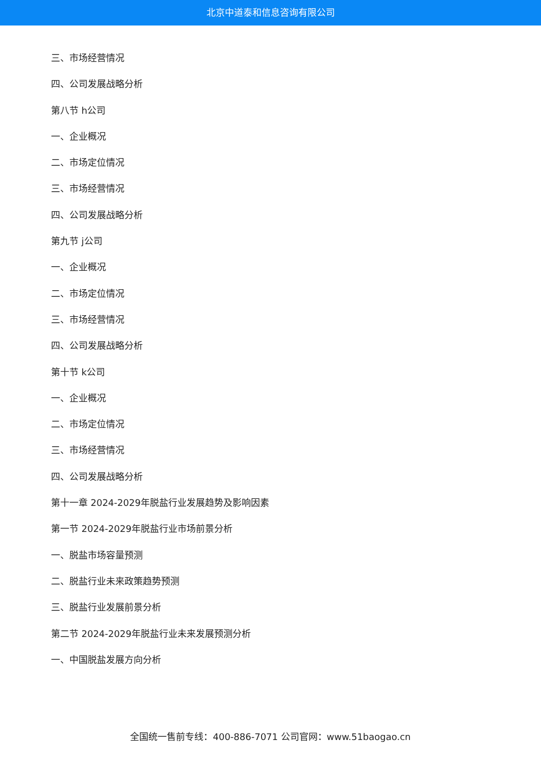北京中道泰和信息咨询有限公司
三、市场经营情况
四、公司发展战略分析
第八节 h公司
一、企业概况
二、市场定位情况
三、市场经营情况
四、公司发展战略分析
第九节 j公司
一、企业概况
二、市场定位情况
三、市场经营情况
四、公司发展战略分析
第十节 k公司
一、企业概况
二、市场定位情况
三、市场经营情况
四、公司发展战略分析
第十一章 2024-2029年脱盐行业发展趋势及影响因素
第一节 2024-2029年脱盐行业市场前景分析
一、脱盐市场容量预测
二、脱盐行业未来政策趋势预测
三、脱盐行业发展前景分析
第二节 2024-2029年脱盐行业未来发展预测分析
一、中国脱盐发展方向分析
全国统一售前专线：400-886-7071 公司官网：www.51baogao.cn